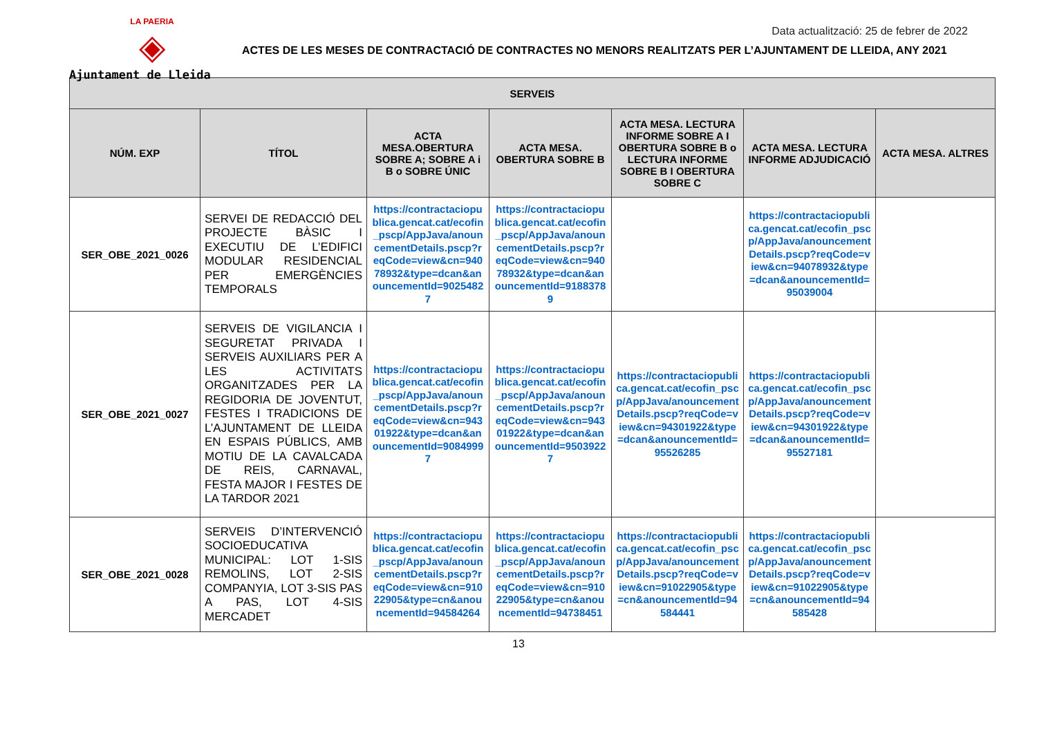LA PAERIA
◈
Ajuntament de Lleida
Data actualització: 25 de febrer de 2022
ACTES DE LES MESES DE CONTRACTACIÓ DE CONTRACTES NO MENORS REALITZATS PER L’AJUNTAMENT DE LLEIDA, ANY 2021
| SERVEIS | | | | | | |
| --- | --- | --- | --- | --- | --- | --- |
| NÚM. EXP | TÍTOL | ACTA MESA.OBERTURA SOBRE A; SOBRE A i B o SOBRE ÚNIC | ACTA MESA. OBERTURA SOBRE B | ACTA MESA. LECTURA INFORME SOBRE A I OBERTURA SOBRE B o LECTURA INFORME SOBRE B I OBERTURA SOBRE C | ACTA MESA. LECTURA INFORME ADJUDICACIÓ | ACTA MESA. ALTRES |
| SER_OBE_2021_0026 | SERVEI DE REDACCIÓ DEL PROJECTE BÀSIC I EXECUTIU DE L’EDIFICI MODULAR RESIDENCIAL PER EMERGÈNCIES TEMPORALS | https://contractaciopublica.gencat.cat/ecofin_pscp/AppJava/anouncementDetails.pscp?reqCode=view&cn=94078932&type=dcan&anouncementId=90254827 | https://contractaciopublica.gencat.cat/ecofin_pscp/AppJava/anouncementDetails.pscp?reqCode=view&cn=94078932&type=dcan&anouncementId=91883789 | | https://contractaciopublica.gencat.cat/ecofin_pscp/AppJava/anouncementDetails.pscp?reqCode=view&cn=94078932&type=dcan&anouncementId=95039004 | |
| SER_OBE_2021_0027 | SERVEIS DE VIGILANCIA I SEGURETAT PRIVADA I SERVEIS AUXILIARS PER A LES ACTIVITATS ORGANITZADES PER LA REGIDORIA DE JOVENTUT, FESTES I TRADICIONS DE L’AJUNTAMENT DE LLEIDA EN ESPAIS PÚBLICS, AMB MOTIU DE LA CAVALCADA DE REIS, CARNAVAL, FESTA MAJOR I FESTES DE LA TARDOR 2021 | https://contractaciopublica.gencat.cat/ecofin_pscp/AppJava/anouncementDetails.pscp?reqCode=view&cn=94301922&type=dcan&anouncementId=90849997 | https://contractaciopublica.gencat.cat/ecofin_pscp/AppJava/anouncementDetails.pscp?reqCode=view&cn=94301922&type=dcan&anouncementId=95039227 | https://contractaciopublica.gencat.cat/ecofin_pscp/AppJava/anouncementDetails.pscp?reqCode=view&cn=94301922&type=dcan&anouncementId=95526285 | https://contractaciopublica.gencat.cat/ecofin_pscp/AppJava/anouncementDetails.pscp?reqCode=view&cn=94301922&type=dcan&anouncementId=95527181 | |
| SER_OBE_2021_0028 | SERVEIS D’INTERVENCIÓ SOCIOEDUCATIVA MUNICIPAL: LOT 1-SIS REMOLINS, LOT 2-SIS COMPANYIA, LOT 3-SIS PAS A PAS, LOT 4-SIS MERCADET | https://contractaciopublica.gencat.cat/ecofin_pscp/AppJava/anouncementDetails.pscp?reqCode=view&cn=91022905&type=cn&anouncementId=94584264 | https://contractaciopublica.gencat.cat/ecofin_pscp/AppJava/anouncementDetails.pscp?reqCode=view&cn=91022905&type=cn&anouncementId=94738451 | https://contractaciopublica.gencat.cat/ecofin_pscp/AppJava/anouncementDetails.pscp?reqCode=view&cn=91022905&type=cn&anouncementId=94584441 | https://contractaciopublica.gencat.cat/ecofin_pscp/AppJava/anouncementDetails.pscp?reqCode=view&cn=91022905&type=cn&anouncementId=94585428 | |
13